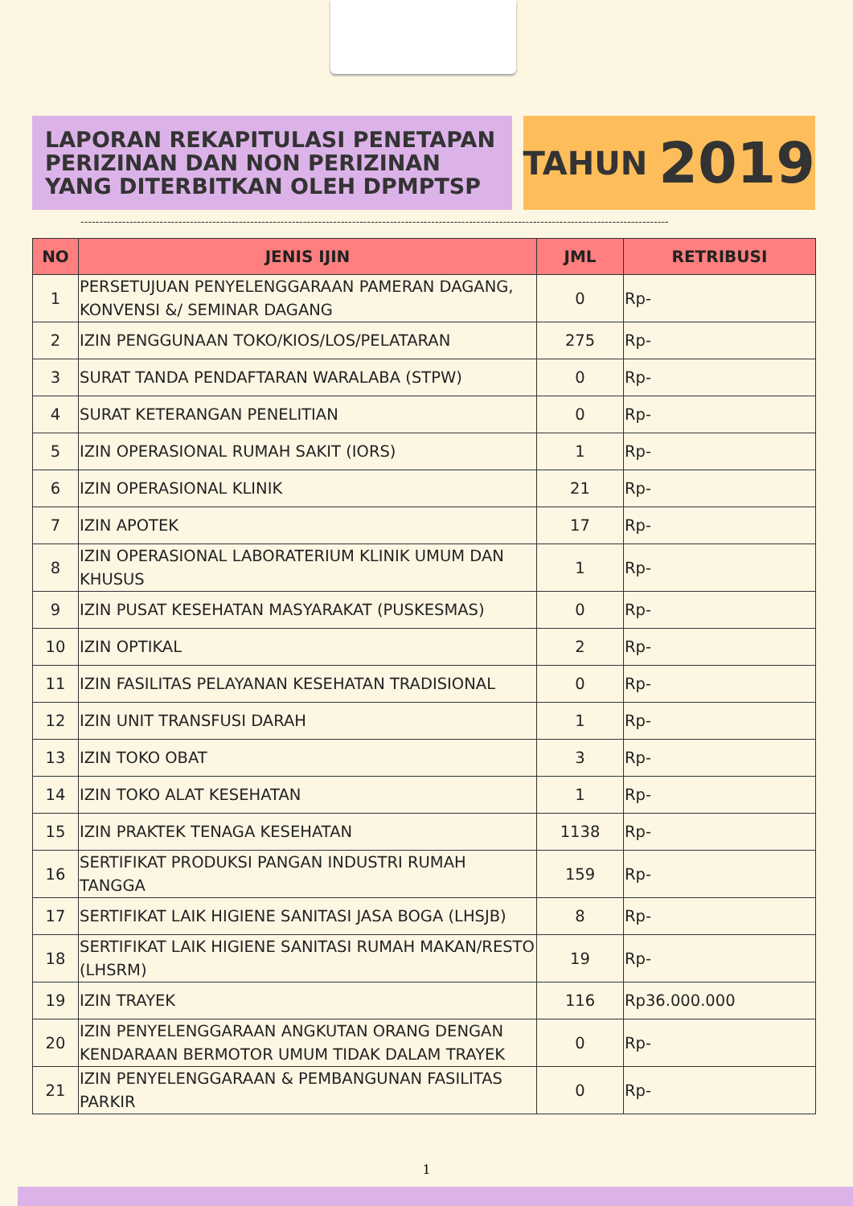LAPORAN REKAPITULASI PENETAPAN PERIZINAN DAN NON PERIZINAN YANG DITERBITKAN OLEH DPMPTSP
TAHUN 2019
------------------------------------------------------------------------------------------------------------------------------------------------------------
| NO | JENIS IJIN | JML | RETRIBUSI |
| --- | --- | --- | --- |
| 1 | PERSETUJUAN PENYELENGGARAAN PAMERAN DAGANG, KONVENSI &/ SEMINAR DAGANG | 0 | Rp- |
| 2 | IZIN PENGGUNAAN TOKO/KIOS/LOS/PELATARAN | 275 | Rp- |
| 3 | SURAT TANDA PENDAFTARAN WARALABA (STPW) | 0 | Rp- |
| 4 | SURAT KETERANGAN PENELITIAN | 0 | Rp- |
| 5 | IZIN OPERASIONAL RUMAH SAKIT (IORS) | 1 | Rp- |
| 6 | IZIN OPERASIONAL KLINIK | 21 | Rp- |
| 7 | IZIN APOTEK | 17 | Rp- |
| 8 | IZIN OPERASIONAL LABORATERIUM KLINIK UMUM DAN KHUSUS | 1 | Rp- |
| 9 | IZIN PUSAT KESEHATAN MASYARAKAT (PUSKESMAS) | 0 | Rp- |
| 10 | IZIN OPTIKAL | 2 | Rp- |
| 11 | IZIN FASILITAS PELAYANAN KESEHATAN TRADISIONAL | 0 | Rp- |
| 12 | IZIN UNIT TRANSFUSI DARAH | 1 | Rp- |
| 13 | IZIN TOKO OBAT | 3 | Rp- |
| 14 | IZIN TOKO ALAT KESEHATAN | 1 | Rp- |
| 15 | IZIN PRAKTEK TENAGA KESEHATAN | 1138 | Rp- |
| 16 | SERTIFIKAT PRODUKSI PANGAN INDUSTRI RUMAH TANGGA | 159 | Rp- |
| 17 | SERTIFIKAT LAIK HIGIENE SANITASI JASA BOGA (LHSJB) | 8 | Rp- |
| 18 | SERTIFIKAT LAIK HIGIENE SANITASI RUMAH MAKAN/RESTO (LHSRM) | 19 | Rp- |
| 19 | IZIN TRAYEK | 116 | Rp36.000.000 |
| 20 | IZIN PENYELENGGARAAN ANGKUTAN ORANG DENGAN KENDARAAN BERMOTOR UMUM TIDAK DALAM TRAYEK | 0 | Rp- |
| 21 | IZIN PENYELENGGARAAN & PEMBANGUNAN FASILITAS PARKIR | 0 | Rp- |
1